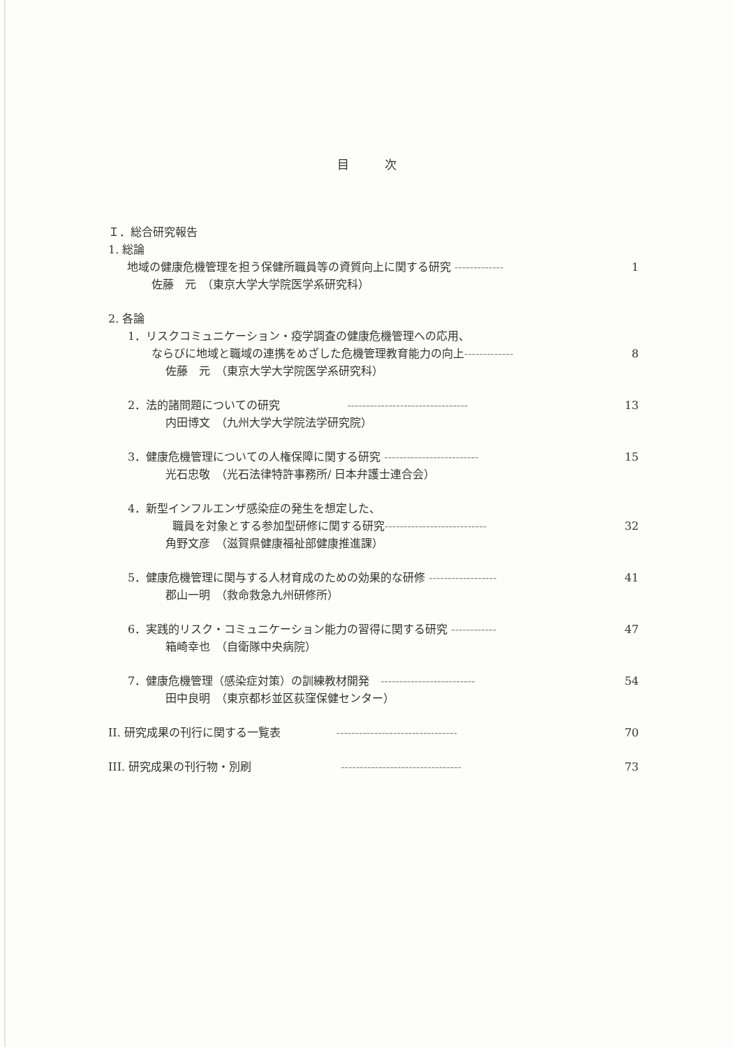目　　　次
Ｉ．総合研究報告
1. 総論
地域の健康危機管理を担う保健所職員等の資質向上に関する研究 ------------- 1
佐藤　元　（東京大学大学院医学系研究科）
2. 各論
1．リスクコミュニケーション・疫学調査の健康危機管理への応用、
ならびに地域と職域の連携をめざした危機管理教育能力の向上------------- 8
佐藤　元　（東京大学大学院医学系研究科）
2．法的諸問題についての研究　　　　　　-------------------------------- 13
内田博文　（九州大学大学院法学研究院）
3．健康危機管理についての人権保障に関する研究 ------------------------- 15
光石忠敬　（光石法律特許事務所/ 日本弁護士連合会）
4．新型インフルエンザ感染症の発生を想定した、
職員を対象とする参加型研修に関する研究--------------------------- 32
角野文彦　（滋賀県健康福祉部健康推進課）
5．健康危機管理に関与する人材育成のための効果的な研修 ------------------ 41
郡山一明　（救命救急九州研修所）
6．実践的リスク・コミュニケーション能力の習得に関する研究 ------------ 47
箱崎幸也　（自衛隊中央病院）
7．健康危機管理（感染症対策）の訓練教材開発　------------------------- 54
田中良明　（東京都杉並区荻窪保健センター）
II. 研究成果の刊行に関する一覧表　　　　　-------------------------------- 70
III. 研究成果の刊行物・別刷　　　　　　　　-------------------------------- 73